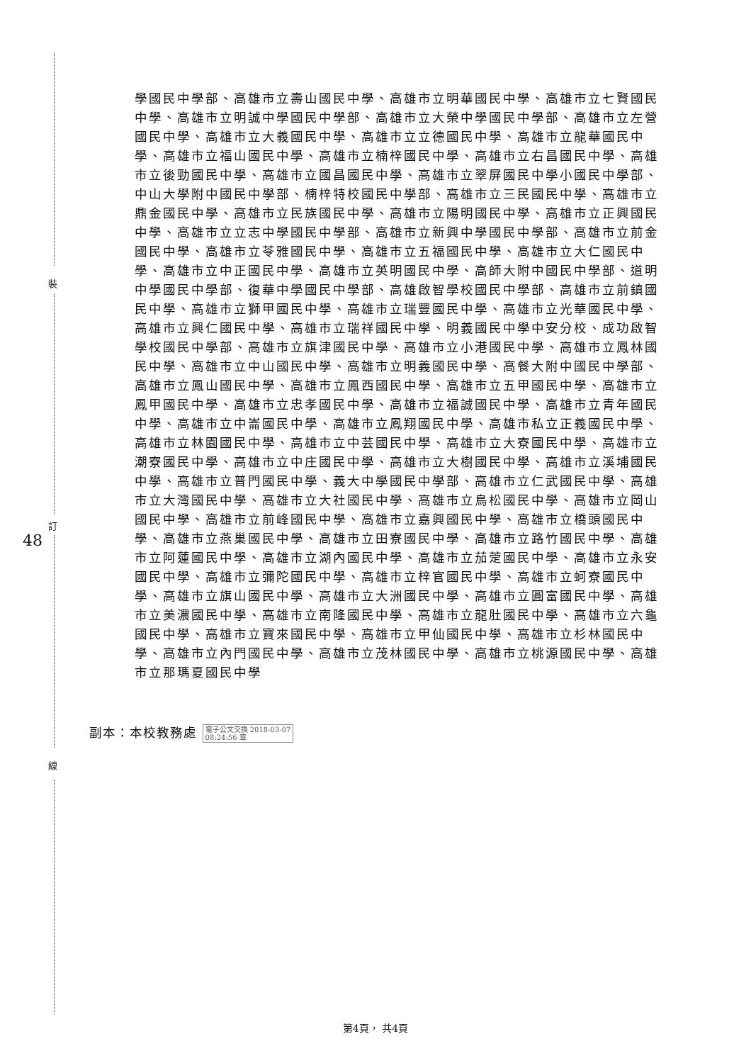裝
訂
線
48
學國民中學部、高雄市立壽山國民中學、高雄市立明華國民中學、高雄市立七賢國民中學、高雄市立明誠中學國民中學部、高雄市立大榮中學國民中學部、高雄市立左營國民中學、高雄市立大義國民中學、高雄市立立德國民中學、高雄市立龍華國民中學、高雄市立福山國民中學、高雄市立楠梓國民中學、高雄市立右昌國民中學、高雄市立後勁國民中學、高雄市立國昌國民中學、高雄市立翠屏國民中學小國民中學部、中山大學附中國民中學部、楠梓特校國民中學部、高雄市立三民國民中學、高雄市立鼎金國民中學、高雄市立民族國民中學、高雄市立陽明國民中學、高雄市立正興國民中學、高雄市立立志中學國民中學部、高雄市立新興中學國民中學部、高雄市立前金國民中學、高雄市立苓雅國民中學、高雄市立五福國民中學、高雄市立大仁國民中學、高雄市立中正國民中學、高雄市立英明國民中學、高師大附中國民中學部、道明中學國民中學部、復華中學國民中學部、高雄啟智學校國民中學部、高雄市立前鎮國民中學、高雄市立獅甲國民中學、高雄市立瑞豐國民中學、高雄市立光華國民中學、高雄市立興仁國民中學、高雄市立瑞祥國民中學、明義國民中學中安分校、成功啟智學校國民中學部、高雄市立旗津國民中學、高雄市立小港國民中學、高雄市立鳳林國民中學、高雄市立中山國民中學、高雄市立明義國民中學、高餐大附中國民中學部、高雄市立鳳山國民中學、高雄市立鳳西國民中學、高雄市立五甲國民中學、高雄市立鳳甲國民中學、高雄市立忠孝國民中學、高雄市立福誠國民中學、高雄市立青年國民中學、高雄市立中崙國民中學、高雄市立鳳翔國民中學、高雄市私立正義國民中學、高雄市立林園國民中學、高雄市立中芸國民中學、高雄市立大寮國民中學、高雄市立潮寮國民中學、高雄市立中庄國民中學、高雄市立大樹國民中學、高雄市立溪埔國民中學、高雄市立普門國民中學、義大中學國民中學部、高雄市立仁武國民中學、高雄市立大灣國民中學、高雄市立大社國民中學、高雄市立鳥松國民中學、高雄市立岡山國民中學、高雄市立前峰國民中學、高雄市立嘉興國民中學、高雄市立橋頭國民中學、高雄市立燕巢國民中學、高雄市立田寮國民中學、高雄市立路竹國民中學、高雄市立阿蓮國民中學、高雄市立湖內國民中學、高雄市立茄萣國民中學、高雄市立永安國民中學、高雄市立彌陀國民中學、高雄市立梓官國民中學、高雄市立蚵寮國民中學、高雄市立旗山國民中學、高雄市立大洲國民中學、高雄市立圓富國民中學、高雄市立美濃國民中學、高雄市立南隆國民中學、高雄市立龍肚國民中學、高雄市立六龜國民中學、高雄市立寶來國民中學、高雄市立甲仙國民中學、高雄市立杉林國民中學、高雄市立內門國民中學、高雄市立茂林國民中學、高雄市立桃源國民中學、高雄市立那瑪夏國民中學
副本：本校教務處 電子公文交換 2018-03-07
08:24:56 章
第4頁， 共4頁